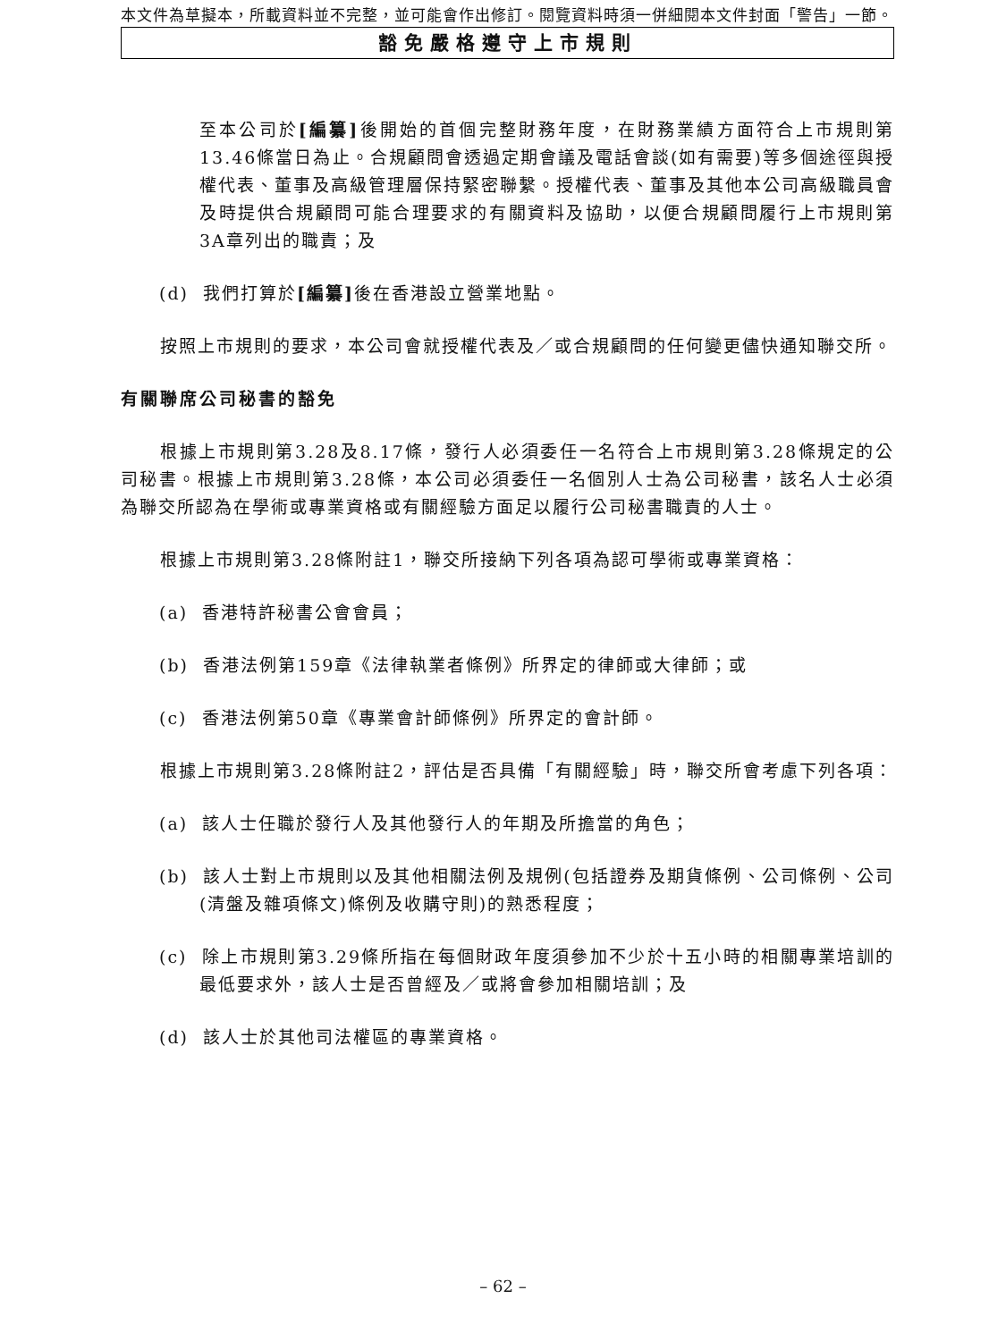本文件為草擬本，所載資料並不完整，並可能會作出修訂。閱覽資料時須一併細閱本文件封面「警告」一節。
豁免嚴格遵守上市規則
至本公司於[編纂] 後開始的首個完整財務年度，在財務業績方面符合上市規則第13.46條當日為止。合規顧問會透過定期會議及電話會談(如有需要)等多個途徑與授權代表、董事及高級管理層保持緊密聯繫。授權代表、董事及其他本公司高級職員會及時提供合規顧問可能合理要求的有關資料及協助，以便合規顧問履行上市規則第3A章列出的職責；及
(d) 我們打算於[編纂] 後在香港設立營業地點。
按照上市規則的要求，本公司會就授權代表及／或合規顧問的任何變更儘快通知聯交所。
有關聯席公司秘書的豁免
根據上市規則第3.28及8.17條，發行人必須委任一名符合上市規則第3.28條規定的公司秘書。根據上市規則第3.28條，本公司必須委任一名個別人士為公司秘書，該名人士必須為聯交所認為在學術或專業資格或有關經驗方面足以履行公司秘書職責的人士。
根據上市規則第3.28條附註1，聯交所接納下列各項為認可學術或專業資格：
(a) 香港特許秘書公會會員；
(b) 香港法例第159章《法律執業者條例》所界定的律師或大律師；或
(c) 香港法例第50章《專業會計師條例》所界定的會計師。
根據上市規則第3.28條附註2，評估是否具備「有關經驗」時，聯交所會考慮下列各項：
(a) 該人士任職於發行人及其他發行人的年期及所擔當的角色；
(b) 該人士對上市規則以及其他相關法例及規例(包括證券及期貨條例、公司條例、公司(清盤及雜項條文)條例及收購守則)的熟悉程度；
(c) 除上市規則第3.29條所指在每個財政年度須參加不少於十五小時的相關專業培訓的最低要求外，該人士是否曾經及／或將會參加相關培訓；及
(d) 該人士於其他司法權區的專業資格。
– 62 –